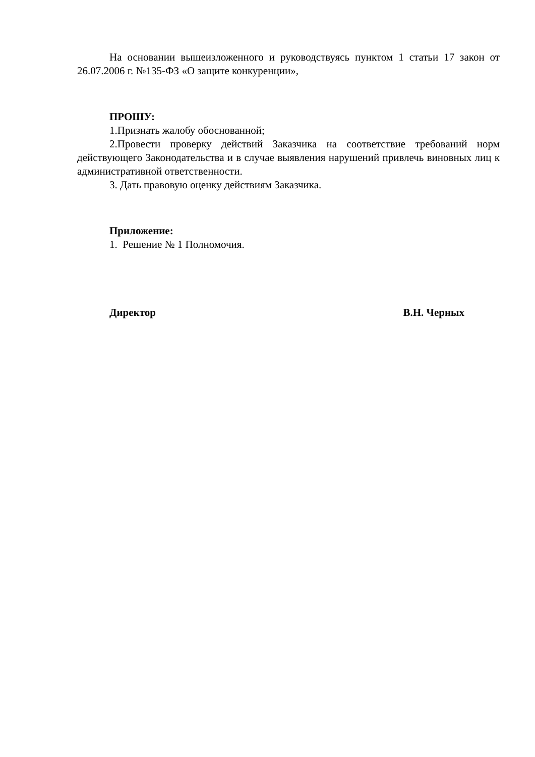На основании вышеизложенного и руководствуясь пунктом 1 статьи 17 закон от 26.07.2006 г. №135-ФЗ «О защите конкуренции»,
ПРОШУ:
1.Признать жалобу обоснованной;
2.Провести проверку действий Заказчика на соответствие требований норм действующего Законодательства и в случае выявления нарушений привлечь виновных лиц к административной ответственности.
3. Дать правовую оценку действиям Заказчика.
Приложение:
1. Решение № 1 Полномочия.
Директор В.Н. Черных